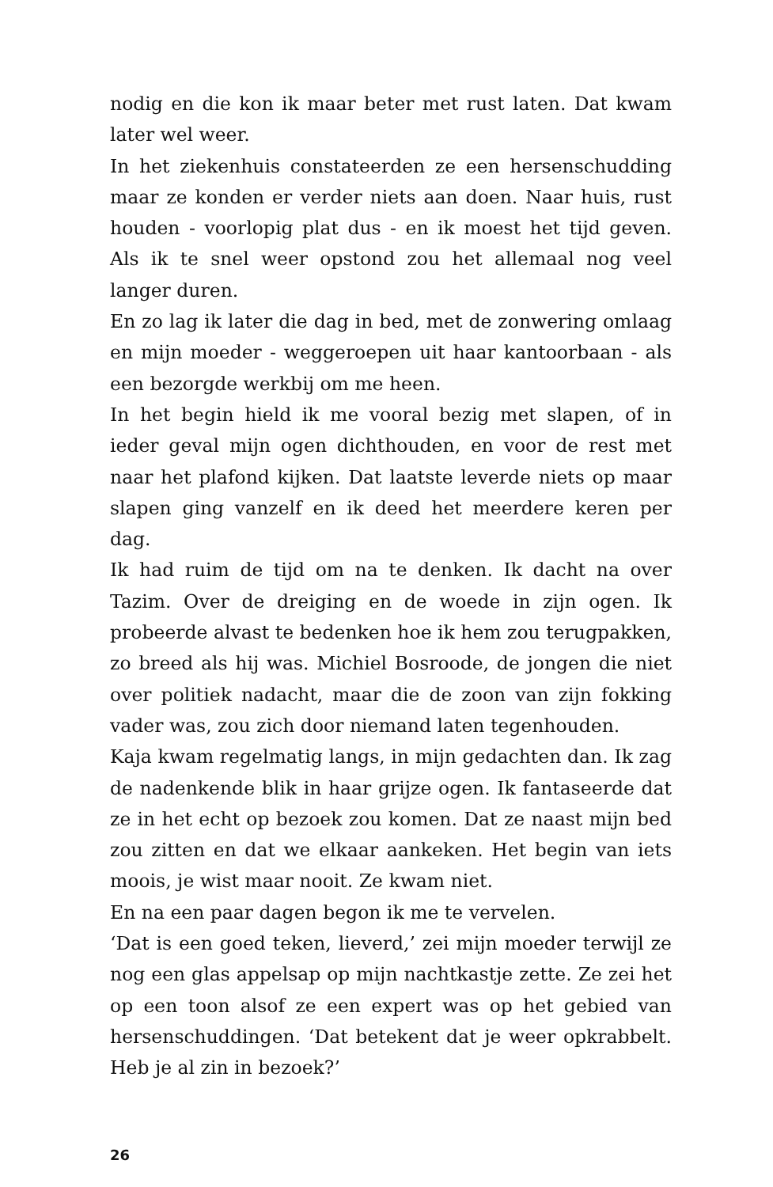nodig en die kon ik maar beter met rust laten. Dat kwam later wel weer.
In het ziekenhuis constateerden ze een hersenschudding maar ze konden er verder niets aan doen. Naar huis, rust houden - voorlopig plat dus - en ik moest het tijd geven. Als ik te snel weer opstond zou het allemaal nog veel langer duren.
En zo lag ik later die dag in bed, met de zonwering omlaag en mijn moeder - weggeroepen uit haar kantoorbaan - als een bezorgde werkbij om me heen.
In het begin hield ik me vooral bezig met slapen, of in ieder geval mijn ogen dichthouden, en voor de rest met naar het plafond kijken. Dat laatste leverde niets op maar slapen ging vanzelf en ik deed het meerdere keren per dag.
Ik had ruim de tijd om na te denken. Ik dacht na over Tazim. Over de dreiging en de woede in zijn ogen. Ik probeerde alvast te bedenken hoe ik hem zou terugpakken, zo breed als hij was. Michiel Bosroode, de jongen die niet over politiek nadacht, maar die de zoon van zijn fokking vader was, zou zich door niemand laten tegenhouden.
Kaja kwam regelmatig langs, in mijn gedachten dan. Ik zag de nadenkende blik in haar grijze ogen. Ik fantaseerde dat ze in het echt op bezoek zou komen. Dat ze naast mijn bed zou zitten en dat we elkaar aankeken. Het begin van iets moois, je wist maar nooit. Ze kwam niet.
En na een paar dagen begon ik me te vervelen.
‘Dat is een goed teken, lieverd,’ zei mijn moeder terwijl ze nog een glas appelsap op mijn nachtkastje zette. Ze zei het op een toon alsof ze een expert was op het gebied van hersenschuddingen. ‘Dat betekent dat je weer opkrabbelt. Heb je al zin in bezoek?’
26